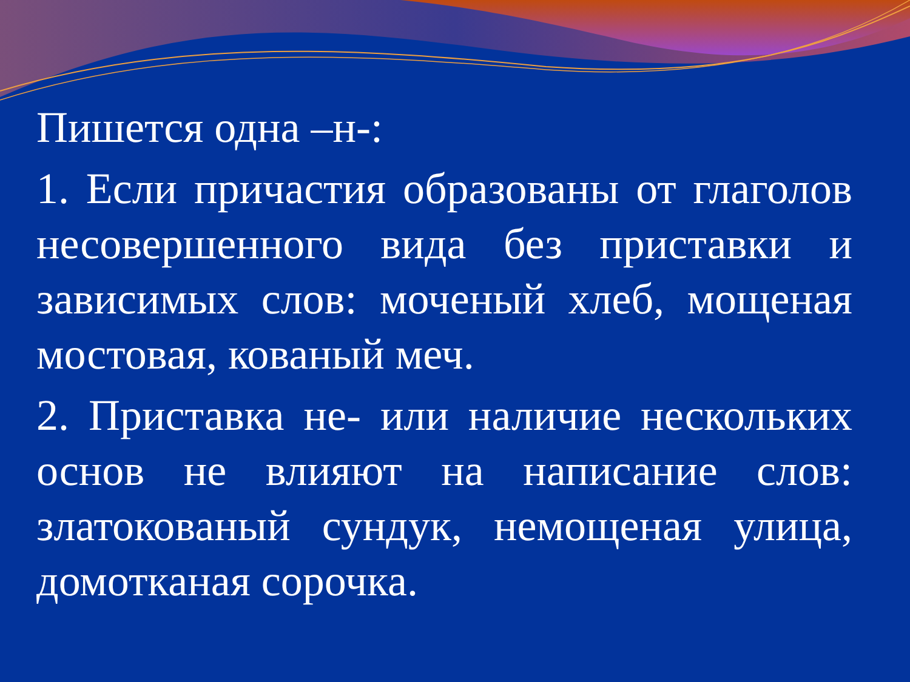Пишется одна –н-:
1. Если причастия образованы от глаголов несовершенного вида без приставки и зависимых слов: моченый хлеб, мощеная мостовая, кованый меч.
2. Приставка не- или наличие нескольких основ не влияют на написание слов: златокованый сундук, немощеная улица, домотканая сорочка.